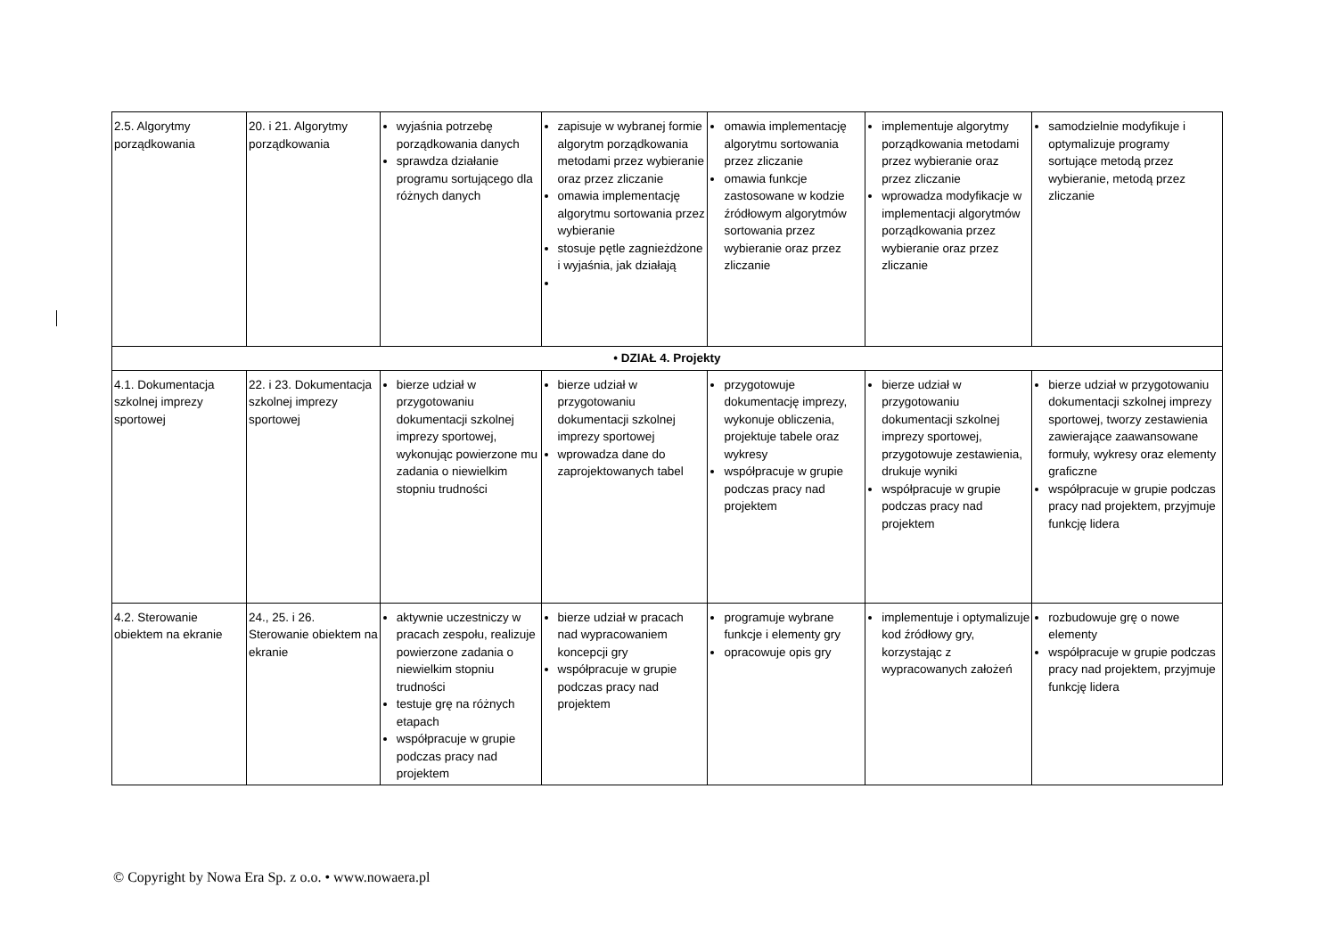| 2.5. Algorytmy porządkowania | 20. i 21. Algorytmy porządkowania | wyjaśnia potrzebę porządkowania danych sprawdza działanie programu sortującego dla różnych danych | zapisuje w wybranej formie algorytm porządkowania metodami przez wybieranie oraz przez zliczanie omawia implementację algorytmu sortowania przez wybieranie stosuje pętle zagnieżdżone i wyjaśnia, jak działają | omawia implementację algorytmu sortowania przez zliczanie omawia funkcje zastosowane w kodzie źródłowym algorytmów sortowania przez wybieranie oraz przez zliczanie | implementuje algorytmy porządkowania metodami przez wybieranie oraz przez zliczanie wprowadza modyfikacje w implementacji algorytmów porządkowania przez wybieranie oraz przez zliczanie | samodzielnie modyfikuje i optymalizuje programy sortujące metodą przez wybieranie, metodą przez zliczanie |
| • DZIAŁ 4. Projekty | | | | | | |
| 4.1. Dokumentacja szkolnej imprezy sportowej | 22. i 23. Dokumentacja szkolnej imprezy sportowej | bierze udział w przygotowaniu dokumentacji szkolnej imprezy sportowej, wykonując powierzone mu zadania o niewielkim stopniu trudności | bierze udział w przygotowaniu dokumentacji szkolnej imprezy sportowej wprowadza dane do zaprojektowanych tabel | przygotowuje dokumentację imprezy, wykonuje obliczenia, projektuje tabele oraz wykresy współpracuje w grupie podczas pracy nad projektem | bierze udział w przygotowaniu dokumentacji szkolnej imprezy sportowej, przygotowuje zestawienia, drukuje wyniki współpracuje w grupie podczas pracy nad projektem | bierze udział w przygotowaniu dokumentacji szkolnej imprezy sportowej, tworzy zestawienia zawierające zaawansowane formuły, wykresy oraz elementy graficzne współpracuje w grupie podczas pracy nad projektem, przyjmuje funkcję lidera |
| 4.2. Sterowanie obiektem na ekranie | 24., 25. i 26. Sterowanie obiektem na ekranie | aktywnie uczestniczy w pracach zespołu, realizuje powierzone zadania o niewielkim stopniu trudności testuje grę na różnych etapach współpracuje w grupie podczas pracy nad projektem | bierze udział w pracach nad wypracowaniem koncepcji gry współpracuje w grupie podczas pracy nad projektem | programuje wybrane funkcje i elementy gry opracowuje opis gry | implementuje i optymalizuje kod źródłowy gry, korzystając z wypracowanych założeń | rozbudowuje grę o nowe elementy współpracuje w grupie podczas pracy nad projektem, przyjmuje funkcję lidera |
© Copyright by Nowa Era Sp. z o.o. • www.nowaera.pl